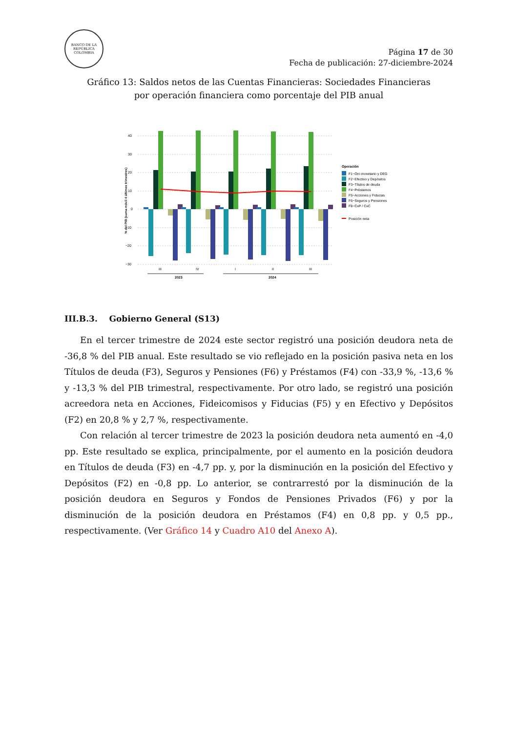BANCO DE LA REPÚBLICA
COLOMBIA
Página 17 de 30
Fecha de publicación: 27-diciembre-2024
Gráfico 13: Saldos netos de las Cuentas Financieras: Sociedades Financieras
por operación financiera como porcentaje del PIB anual
% del PIB (suma móvil 4 últimos trimestres)
40
30
20
10
0
−10
−20
−30
III
IV
I
II
III
2023
2024
Operación
F1−Oro monetario y DEG
F2−Efectivo y Depósitos
F3−Títulos de deuda
F4−Préstamos
F5−Acciones y Fiducias
F6−Seguros y Pensiones
F8−CxP / CxC
Posición neta
III.B.3. Gobierno General (S13)
En el tercer trimestre de 2024 este sector registró una posición deudora neta de -36,8 % del PIB anual. Este resultado se vio reflejado en la posición pasiva neta en los Títulos de deuda (F3), Seguros y Pensiones (F6) y Préstamos (F4) con -33,9 %, -13,6 % y -13,3 % del PIB trimestral, respectivamente. Por otro lado, se registró una posición acreedora neta en Acciones, Fideicomisos y Fiducias (F5) y en Efectivo y Depósitos (F2) en 20,8 % y 2,7 %, respectivamente.
Con relación al tercer trimestre de 2023 la posición deudora neta aumentó en -4,0 pp. Este resultado se explica, principalmente, por el aumento en la posición deudora en Títulos de deuda (F3) en -4,7 pp. y, por la disminución en la posición del Efectivo y Depósitos (F2) en -0,8 pp. Lo anterior, se contrarrestó por la disminución de la posición deudora en Seguros y Fondos de Pensiones Privados (F6) y por la disminución de la posición deudora en Préstamos (F4) en 0,8 pp. y 0,5 pp., respectivamente. (Ver Gráfico 14 y Cuadro A10 del Anexo A).